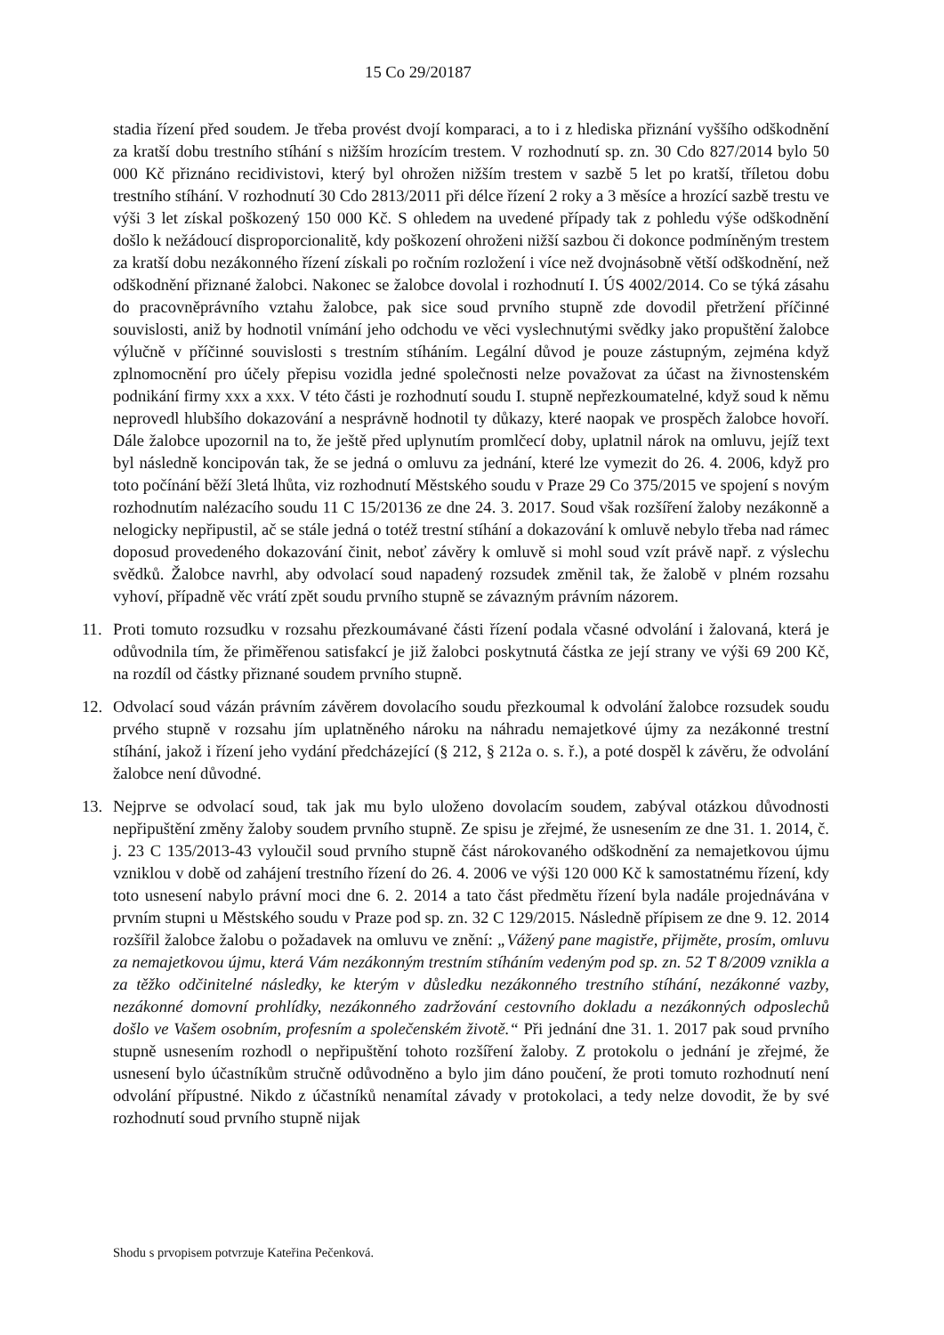15 Co 29/20187
stadia řízení před soudem. Je třeba provést dvojí komparaci, a to i z hlediska přiznání vyššího odškodnění za kratší dobu trestního stíhání s nižším hrozícím trestem. V rozhodnutí sp. zn. 30 Cdo 827/2014 bylo 50 000 Kč přiznáno recidivistovi, který byl ohrožen nižším trestem v sazbě 5 let po kratší, tříletou dobu trestního stíhání. V rozhodnutí 30 Cdo 2813/2011 při délce řízení 2 roky a 3 měsíce a hrozící sazbě trestu ve výši 3 let získal poškozený 150 000 Kč. S ohledem na uvedené případy tak z pohledu výše odškodnění došlo k nežádoucí disproporcionalitě, kdy poškození ohroženi nižší sazbou či dokonce podmíněným trestem za kratší dobu nezákonného řízení získali po ročním rozložení i více než dvojnásobně větší odškodnění, než odškodnění přiznané žalobci. Nakonec se žalobce dovolal i rozhodnutí I. ÚS 4002/2014. Co se týká zásahu do pracovněprávního vztahu žalobce, pak sice soud prvního stupně zde dovodil přetržení příčinné souvislosti, aniž by hodnotil vnímání jeho odchodu ve věci vyslechnutými svědky jako propuštění žalobce výlučně v příčinné souvislosti s trestním stíháním. Legální důvod je pouze zástupným, zejména když zplnomocnění pro účely přepisu vozidla jedné společnosti nelze považovat za účast na živnostenském podnikání firmy xxx a xxx. V této části je rozhodnutí soudu I. stupně nepřezkoumatelné, když soud k němu neprovedl hlubšího dokazování a nesprávně hodnotil ty důkazy, které naopak ve prospěch žalobce hovoří. Dále žalobce upozornil na to, že ještě před uplynutím promlčecí doby, uplatnil nárok na omluvu, jejíž text byl následně koncipován tak, že se jedná o omluvu za jednání, které lze vymezit do 26. 4. 2006, když pro toto počínání běží 3letá lhůta, viz rozhodnutí Městského soudu v Praze 29 Co 375/2015 ve spojení s novým rozhodnutím nalézacího soudu 11 C 15/20136 ze dne 24. 3. 2017. Soud však rozšíření žaloby nezákonně a nelogicky nepřipustil, ač se stále jedná o totéž trestní stíhání a dokazování k omluvě nebylo třeba nad rámec doposud provedeného dokazování činit, neboť závěry k omluvě si mohl soud vzít právě např. z výslechu svědků. Žalobce navrhl, aby odvolací soud napadený rozsudek změnil tak, že žalobě v plném rozsahu vyhoví, případně věc vrátí zpět soudu prvního stupně se závazným právním názorem.
11. Proti tomuto rozsudku v rozsahu přezkoumávané části řízení podala včasné odvolání i žalovaná, která je odůvodnila tím, že přiměřenou satisfakcí je již žalobci poskytnutá částka ze její strany ve výši 69 200 Kč, na rozdíl od částky přiznané soudem prvního stupně.
12. Odvolací soud vázán právním závěrem dovolacího soudu přezkoumal k odvolání žalobce rozsudek soudu prvého stupně v rozsahu jím uplatněného nároku na náhradu nemajetkové újmy za nezákonné trestní stíhání, jakož i řízení jeho vydání předcházející (§ 212, § 212a o. s. ř.), a poté dospěl k závěru, že odvolání žalobce není důvodné.
13. Nejprve se odvolací soud, tak jak mu bylo uloženo dovolacím soudem, zabýval otázkou důvodnosti nepřipuštění změny žaloby soudem prvního stupně. Ze spisu je zřejmé, že usnesením ze dne 31. 1. 2014, č. j. 23 C 135/2013-43 vyloučil soud prvního stupně část nárokovaného odškodnění za nemajetkovou újmu vzniklou v době od zahájení trestního řízení do 26. 4. 2006 ve výši 120 000 Kč k samostatnému řízení, kdy toto usnesení nabylo právní moci dne 6. 2. 2014 a tato část předmětu řízení byla nadále projednávána v prvním stupni u Městského soudu v Praze pod sp. zn. 32 C 129/2015. Následně přípisem ze dne 9. 12. 2014 rozšířil žalobce žalobu o požadavek na omluvu ve znění: „Vážený pane magistře, přijměte, prosím, omluvu za nemajetkovou újmu, která Vám nezákonným trestním stíháním vedeným pod sp. zn. 52 T 8/2009 vznikla a za těžko odčinitelné následky, ke kterým v důsledku nezákonného trestního stíhání, nezákonné vazby, nezákonné domovní prohlídky, nezákonného zadržování cestovního dokladu a nezákonných odposlechů došlo ve Vašem osobním, profesním a společenském životě.“ Při jednání dne 31. 1. 2017 pak soud prvního stupně usnesením rozhodl o nepřipuštění tohoto rozšíření žaloby. Z protokolu o jednání je zřejmé, že usnesení bylo účastníkům stručně odůvodněno a bylo jim dáno poučení, že proti tomuto rozhodnutí není odvolání přípustné. Nikdo z účastníků nenamítal závady v protokolaci, a tedy nelze dovodit, že by své rozhodnutí soud prvního stupně nijak
Shodu s prvopisem potvrzuje Kateřina Pečenková.